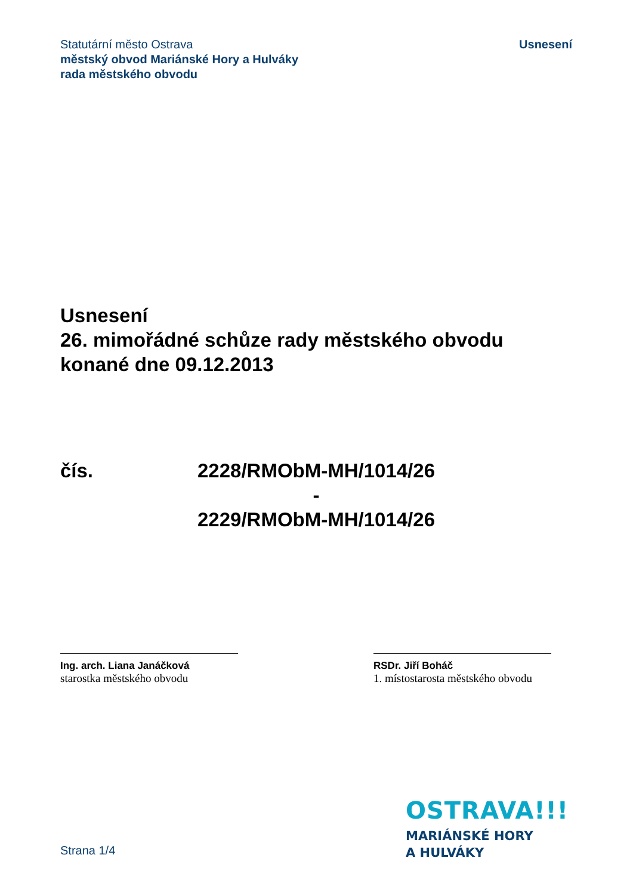Statutární město Ostrava
městský obvod Mariánské Hory a Hulváky
rada městského obvodu
Usnesení
Usnesení
26. mimořádné schůze rady městského obvodu
konané dne 09.12.2013
čís. 2228/RMObM-MH/1014/26
-
2229/RMObM-MH/1014/26
Ing. arch. Liana Janáčková
starostka městského obvodu
RSDr. Jiří Boháč
1. místostarosta městského obvodu
Strana 1/4
OSTRAVA!!!
MARIÁNSKÉ HORY
A HULVÁKY